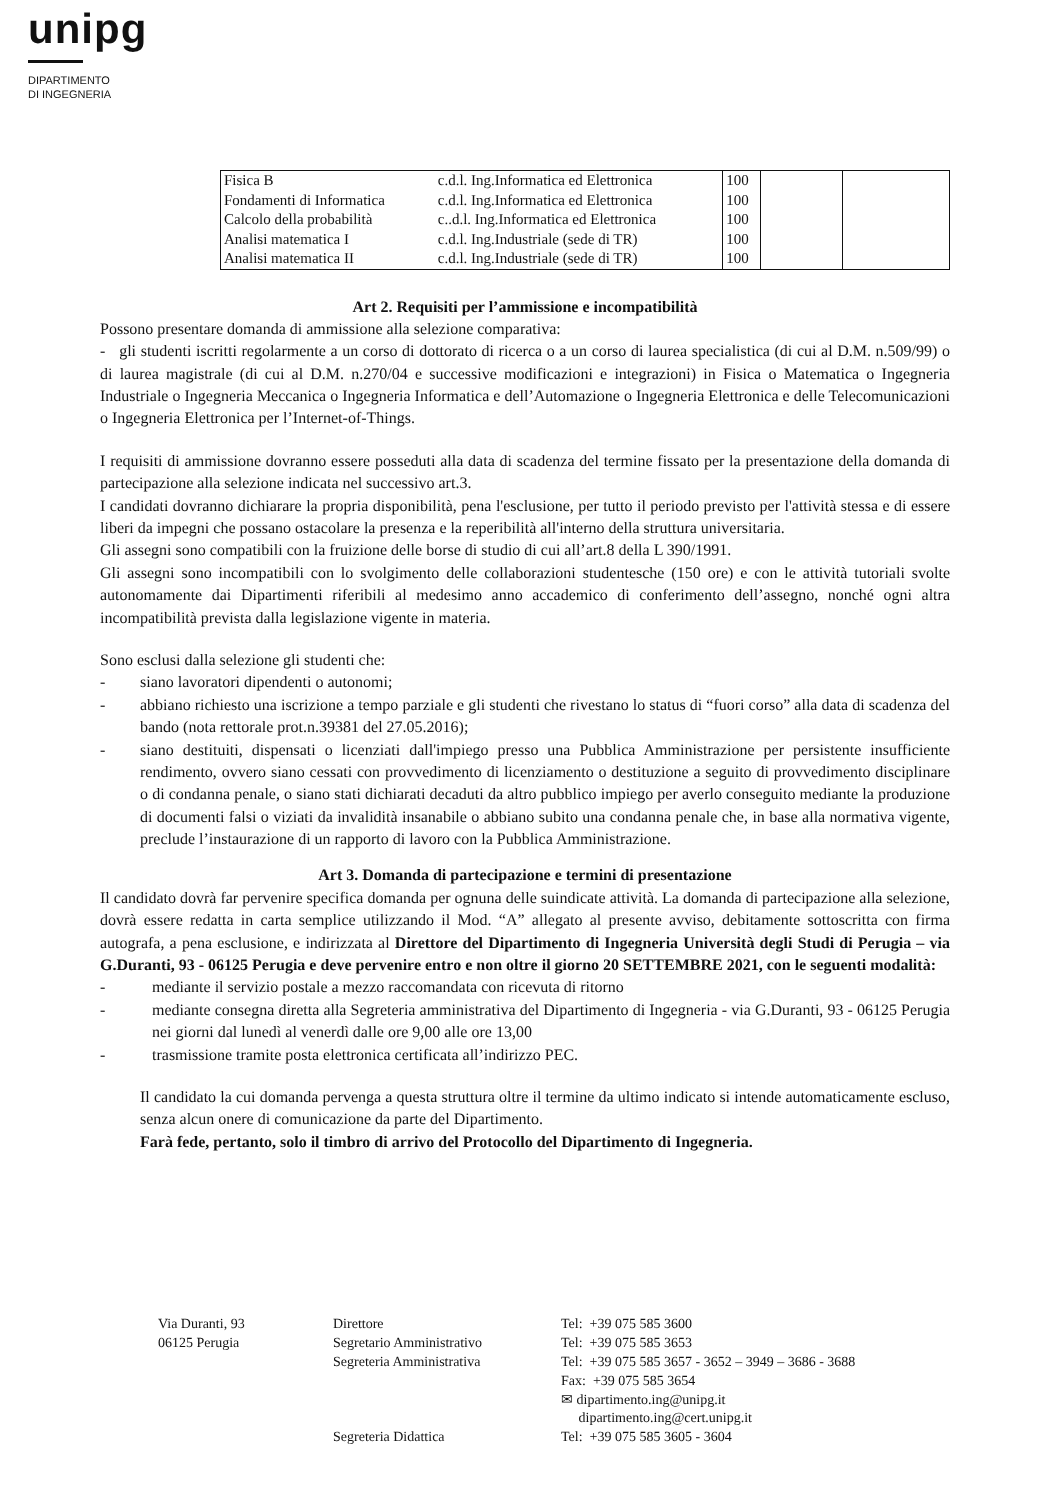unipg
DIPARTIMENTO
DI INGEGNERIA
| Fisica B | c.d.l. Ing.Informatica ed Elettronica | 100 | | |
| Fondamenti di Informatica | c.d.l. Ing.Informatica ed Elettronica | 100 | | |
| Calcolo della probabilità | c..d.l. Ing.Informatica ed Elettronica | 100 | | |
| Analisi matematica I | c.d.l. Ing.Industriale (sede di TR) | 100 | | |
| Analisi matematica II | c.d.l. Ing.Industriale (sede di TR) | 100 | | |
Art 2. Requisiti per l’ammissione e incompatibilità
Possono presentare domanda di ammissione alla selezione comparativa:
- gli studenti iscritti regolarmente a un corso di dottorato di ricerca o a un corso di laurea specialistica (di cui al D.M. n.509/99) o di laurea magistrale (di cui al D.M. n.270/04 e successive modificazioni e integrazioni) in Fisica o Matematica o Ingegneria Industriale o Ingegneria Meccanica o Ingegneria Informatica e dell’Automazione o Ingegneria Elettronica e delle Telecomunicazioni o Ingegneria Elettronica per l’Internet-of-Things.
I requisiti di ammissione dovranno essere posseduti alla data di scadenza del termine fissato per la presentazione della domanda di partecipazione alla selezione indicata nel successivo art.3.
I candidati dovranno dichiarare la propria disponibilità, pena l'esclusione, per tutto il periodo previsto per l'attività stessa e di essere liberi da impegni che possano ostacolare la presenza e la reperibilità all'interno della struttura universitaria.
Gli assegni sono compatibili con la fruizione delle borse di studio di cui all’art.8 della L 390/1991.
Gli assegni sono incompatibili con lo svolgimento delle collaborazioni studentesche (150 ore) e con le attività tutoriali svolte autonomamente dai Dipartimenti riferibili al medesimo anno accademico di conferimento dell’assegno, nonché ogni altra incompatibilità prevista dalla legislazione vigente in materia.
Sono esclusi dalla selezione gli studenti che:
- siano lavoratori dipendenti o autonomi;
- abbiano richiesto una iscrizione a tempo parziale e gli studenti che rivestano lo status di “fuori corso” alla data di scadenza del bando (nota rettorale prot.n.39381 del 27.05.2016);
- siano destituiti, dispensati o licenziati dall'impiego presso una Pubblica Amministrazione per persistente insufficiente rendimento, ovvero siano cessati con provvedimento di licenziamento o destituzione a seguito di provvedimento disciplinare o di condanna penale, o siano stati dichiarati decaduti da altro pubblico impiego per averlo conseguito mediante la produzione di documenti falsi o viziati da invalidità insanabile o abbiano subito una condanna penale che, in base alla normativa vigente, preclude l’instaurazione di un rapporto di lavoro con la Pubblica Amministrazione.
Art 3. Domanda di partecipazione e termini di presentazione
Il candidato dovrà far pervenire specifica domanda per ognuna delle suindicate attività. La domanda di partecipazione alla selezione, dovrà essere redatta in carta semplice utilizzando il Mod. “A” allegato al presente avviso, debitamente sottoscritta con firma autografa, a pena esclusione, e indirizzata al Direttore del Dipartimento di Ingegneria Università degli Studi di Perugia – via G.Duranti, 93 - 06125 Perugia e deve pervenire entro e non oltre il giorno 20 SETTEMBRE 2021, con le seguenti modalità:
- mediante il servizio postale a mezzo raccomandata con ricevuta di ritorno
- mediante consegna diretta alla Segreteria amministrativa del Dipartimento di Ingegneria - via G.Duranti, 93 - 06125 Perugia nei giorni dal lunedì al venerdì dalle ore 9,00 alle ore 13,00
- trasmissione tramite posta elettronica certificata all’indirizzo PEC.
Il candidato la cui domanda pervenga a questa struttura oltre il termine da ultimo indicato si intende automaticamente escluso, senza alcun onere di comunicazione da parte del Dipartimento.
Farà fede, pertanto, solo il timbro di arrivo del Protocollo del Dipartimento di Ingegneria.
Via Duranti, 93
06125 Perugia
Direttore
Segretario Amministrativo
Segreteria Amministrativa
Segreteria Didattica
Tel: +39 075 585 3600
Tel: +39 075 585 3653
Tel: +39 075 585 3657 - 3652 – 3949 – 3686 - 3688
Fax: +39 075 585 3654
✉ dipartimento.ing@unipg.it
dipartimento.ing@cert.unipg.it
Tel: +39 075 585 3605 - 3604